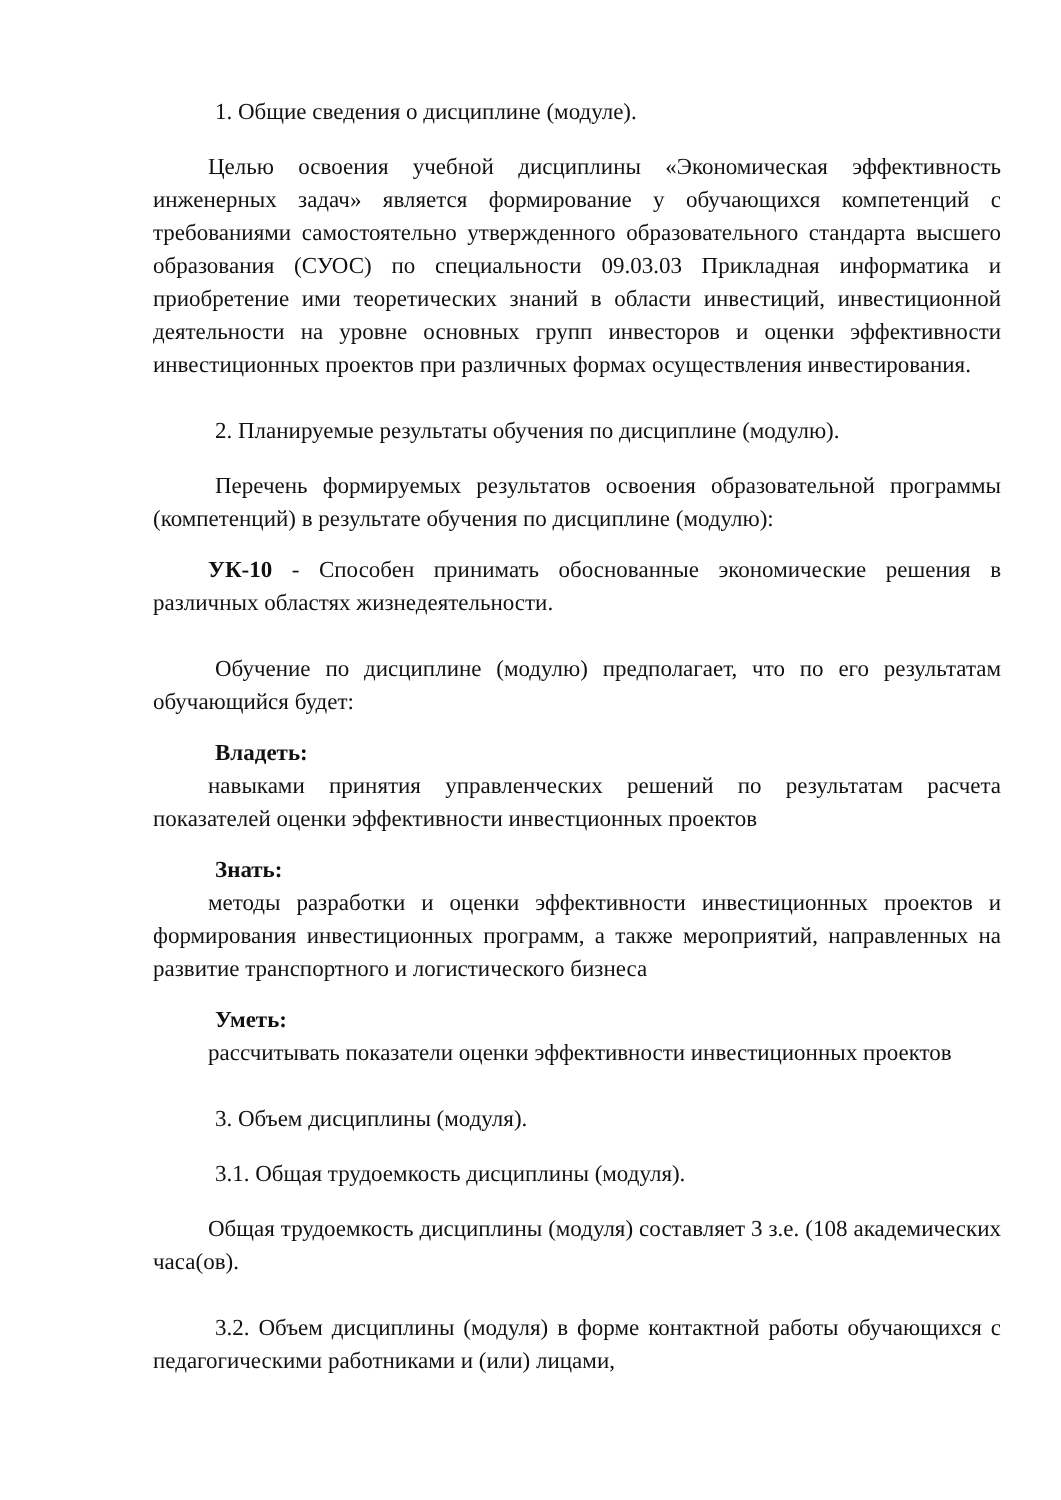1. Общие сведения о дисциплине (модуле).
Целью освоения учебной дисциплины «Экономическая эффективность инженерных задач» является формирование у обучающихся компетенций с требованиями самостоятельно утвержденного образовательного стандарта высшего образования (СУОС) по специальности 09.03.03 Прикладная информатика и приобретение ими теоретических знаний в области инвестиций, инвестиционной деятельности на уровне основных групп инвесторов и оценки эффективности инвестиционных проектов при различных формах осуществления инвестирования.
2. Планируемые результаты обучения по дисциплине (модулю).
Перечень формируемых результатов освоения образовательной программы (компетенций) в результате обучения по дисциплине (модулю):
УК-10 - Способен принимать обоснованные экономические решения в различных областях жизнедеятельности.
Обучение по дисциплине (модулю) предполагает, что по его результатам обучающийся будет:
Владеть:
навыками принятия управленческих решений по результатам расчета показателей оценки эффективности инвестционных проектов
Знать:
методы разработки и оценки эффективности инвестиционных проектов и формирования инвестиционных программ, а также мероприятий, направленных на развитие транспортного и логистического бизнеса
Уметь:
рассчитывать показатели оценки эффективности инвестиционных проектов
3. Объем дисциплины (модуля).
3.1. Общая трудоемкость дисциплины (модуля).
Общая трудоемкость дисциплины (модуля) составляет 3 з.е. (108 академических часа(ов).
3.2. Объем дисциплины (модуля) в форме контактной работы обучающихся с педагогическими работниками и (или) лицами,